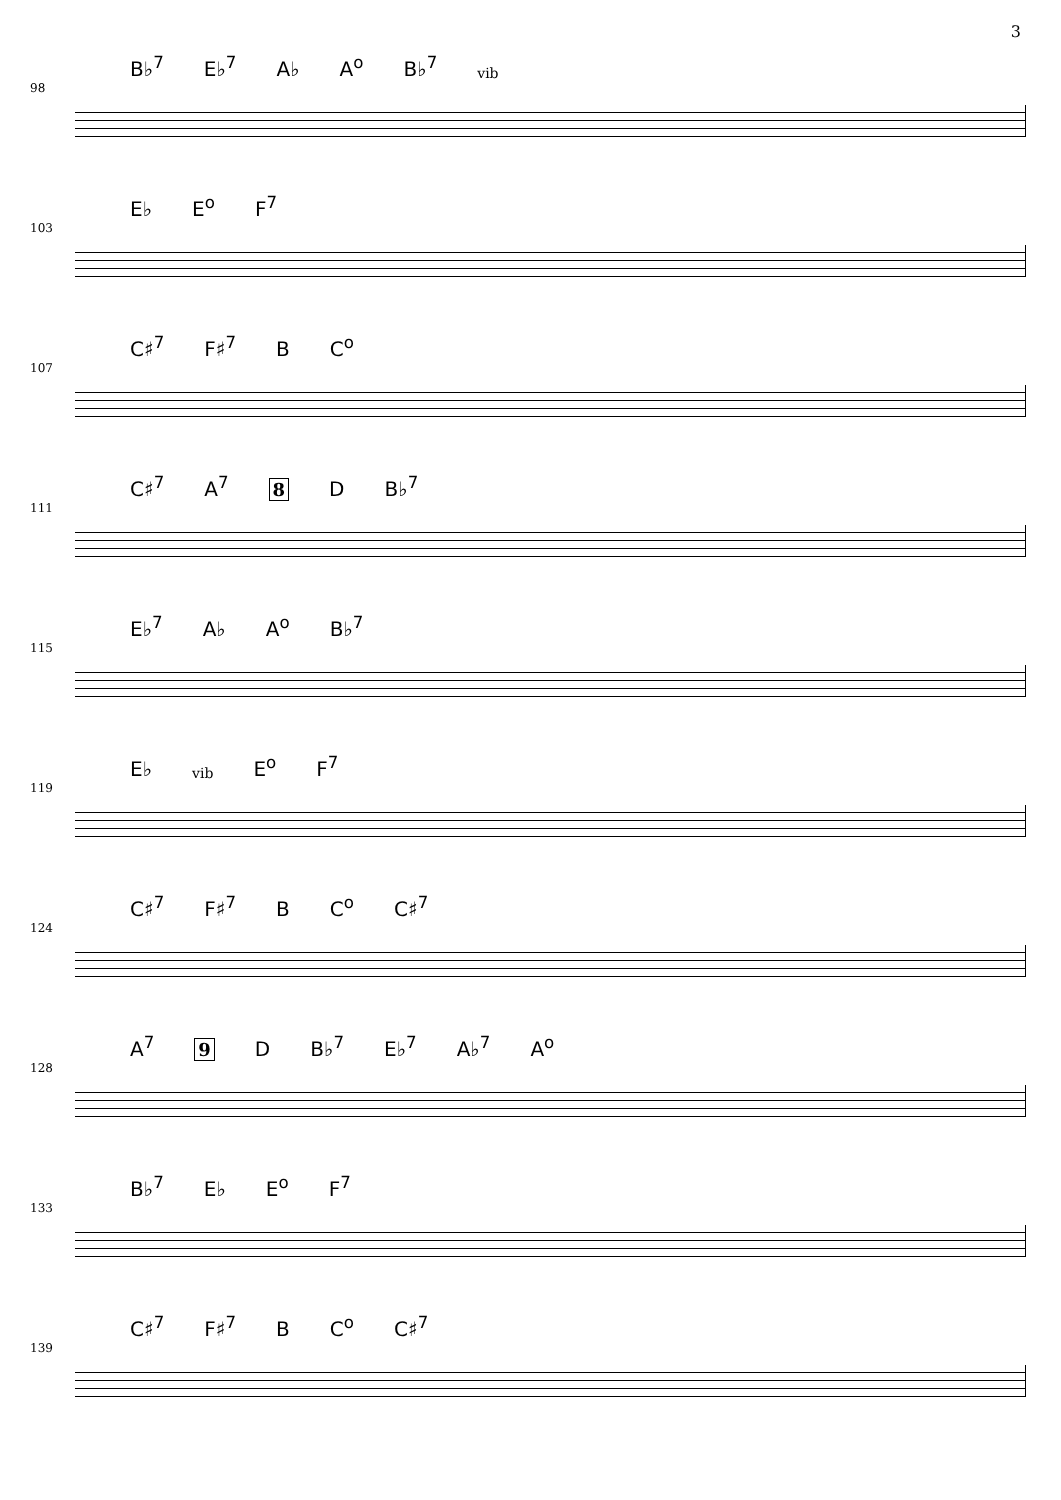3
B♭<sup>7</sup> E♭<sup>7</sup> A♭ A<sup>o</sup> B♭<sup>7</sup> vib
98
E♭ E<sup>o</sup> F<sup>7</sup>
103
C♯<sup>7</sup> F♯<sup>7</sup> B C<sup>o</sup>
107
C♯<sup>7</sup> A<sup>7</sup> 8 D B♭<sup>7</sup>
111
E♭<sup>7</sup> A♭ A<sup>o</sup> B♭<sup>7</sup>
115
E♭ vib E<sup>o</sup> F<sup>7</sup>
119
C♯<sup>7</sup> F♯<sup>7</sup> B C<sup>o</sup> C♯<sup>7</sup>
124
A<sup>7</sup> 9 D B♭<sup>7</sup> E♭<sup>7</sup> A♭<sup>7</sup> A<sup>o</sup>
128
B♭<sup>7</sup> E♭ E<sup>o</sup> F<sup>7</sup>
133
C♯<sup>7</sup> F♯<sup>7</sup> B C<sup>o</sup> C♯<sup>7</sup>
139